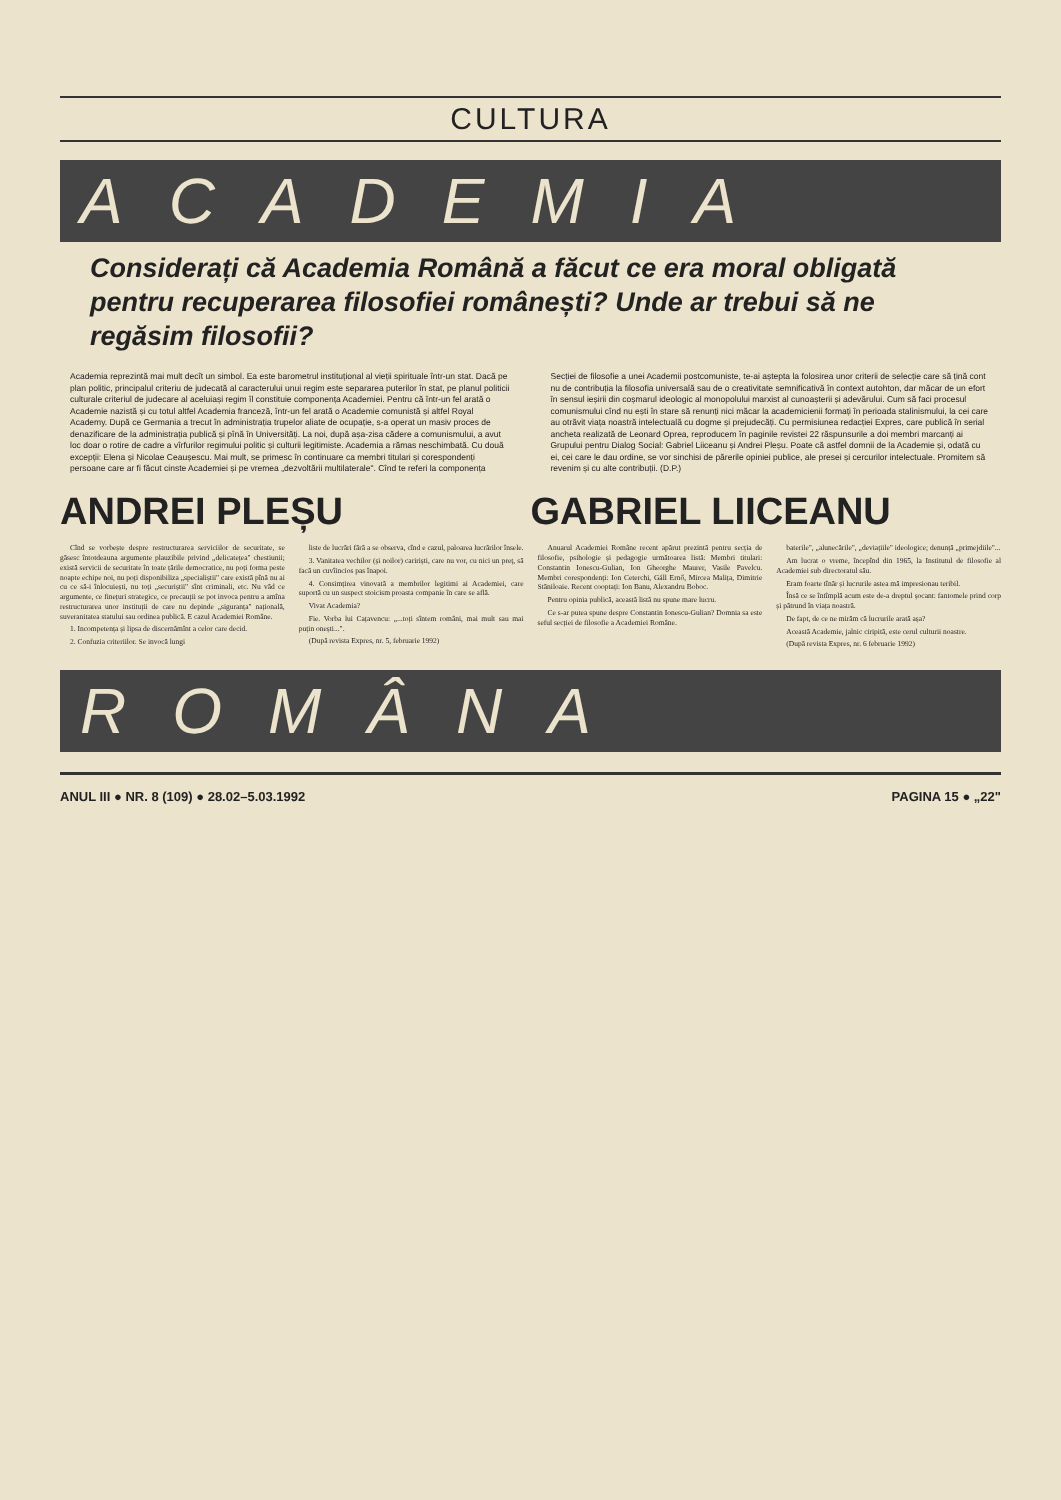CULTURA
ACADEMIA
Considerați că Academia Română a făcut ce era moral obligată pentru recuperarea filosofiei românești? Unde ar trebui să ne regăsim filosofii?
Academia reprezintă mai mult decît un simbol. Ea este barometrul instituțional al vieții spirituale într-un stat. Dacă pe plan politic, principalul criteriu de judecată al caracterului unui regim este separarea puterilor în stat, pe planul politicii culturale criteriul de judecare al aceluiași regim îl constituie componența Academiei. Pentru că într-un fel arată o Academie nazistă și cu totul altfel Academia franceză, într-un fel arată o Academie comunistă și altfel Royal Academy. După ce Germania a trecut în administrația trupelor aliate de ocupație, s-a operat un masiv proces de denazificare de la administrația publică și pînă în Universități. La noi, după așa-zisa cădere a comunismului, a avut loc doar o rotire de cadre a vîrfurilor regimului politic și culturii legitimiste. Academia a rămas neschimbată. Cu două excepții: Elena și Nicolae Ceaușescu. Mai mult, se primesc în continuare ca membri titulari și corespondenți persoane care ar fi făcut cinste Academiei și pe vremea „dezvoltării multilaterale". Cînd te referi la componența Secției de filosofie a unei Academii postcomuniste, te-ai aștepta la folosirea unor criterii de selecție care să țină cont nu de contribuția la filosofia universală sau de o creativitate semnificativă în context autohton, dar măcar de un efort în sensul ieșirii din coșmarul ideologic al monopolului marxist al cunoașterii și adevărului. Cum să faci procesul comunismului cînd nu ești în stare să renunți nici măcar la academicienii formați în perioada stalinismului, la cei care au otrăvit viața noastră intelectuală cu dogme și prejudecăți. Cu permisiunea redacției Expres, care publică în serial ancheta realizată de Leonard Oprea, reproducem în paginile revistei 22 răspunsurile a doi membri marcanți ai Grupului pentru Dialog Social: Gabriel Liiceanu și Andrei Pleșu. Poate că astfel domnii de la Academie și, odată cu ei, cei care le dau ordine, se vor sinchisi de părerile opiniei publice, ale presei și cercurilor intelectuale. Promitem să revenim și cu alte contribuții. (D.P.)
ANDREI PLEȘU GABRIEL LIICEANU
Cînd se vorbește despre restructurarea serviciilor de securitate, se găsesc întotdeauna argumente plauzibile privind „delicatețea" chestiunii; există servicii de securitate în toate țările democratice, nu poți forma peste noapte echipe noi, nu poți disponibiliza „specialiștii" care există pînă nu ai cu ce să-i înlocuiești, nu toți „securiștii" sînt criminali, etc. Nu văd ce argumente, ce finețuri strategice, ce precauții se pot invoca pentru a amîna restructurarea unor instituții de care nu depinde „siguranța" națională, suveranitatea statului sau ordinea publică. E cazul Academiei Române.
1. Incompetența și lipsa de discernămînt a celor care decid.
2. Confuzia criteriilor. Se invocă lungi
liste de lucrări fără a se observa, cînd e cazul, paloarea lucrărilor însele.
3. Vanitatea vechilor (și noilor) caririști, care nu vor, cu nici un preț, să facă un cuvîincios pas înapoi.
4. Consimțirea vinovată a membrilor legitimi ai Academiei, care suportă cu un suspect stoicism proasta companie în care se află.
Vivat Academia?
Fie. Vorba lui Cațavencu: „...toți sîntem români, mai mult sau mai puțin onești...".
(După revista Expres, nr. 5, februarie 1992)
Anuarul Academiei Române recent apărut prezintă pentru secția de filosofie, psihologie și pedagogie următoarea listă: Membri titulari: Constantin Ionescu-Gulian, Ion Gheorghe Maurer, Vasile Pavelcu. Membri corespondenți: Ion Ceterchi, Gáll Ernő, Mircea Malița, Dimitrie Stăniloaie. Recent cooptați: Ion Banu, Alexandru Boboc.
Pentru opinia publică, această listă nu spune mare lucru.
Ce s-ar putea spune despre Constantin Ionescu-Gulian? Domnia sa este seful secției de filosofie a Academiei Române.
baterile", „alunecările", „deviațiile" ideologice; denunță „primejdiile"...
Am lucrat o vreme, începînd din 1965, la Institutul de filosofie al Academiei sub directoratul său.
Eram foarte tînăr și lucrurile astea mă impresionau teribil.
Însă ce se întîmplă acum este de-a dreptul șocant: fantomele prind corp și pătrund în viața noastră.
De fapt, de ce ne mirăm că lucrurile arată așa?
Această Academie, jalnic ciripită, este cerul culturii noastre.
(După revista Expres, nr. 6 februarie 1992)
ROMÂNA
ANUL III ● NR. 8 (109) ● 28.02–5.03.1992 PAGINA 15 ● „22"